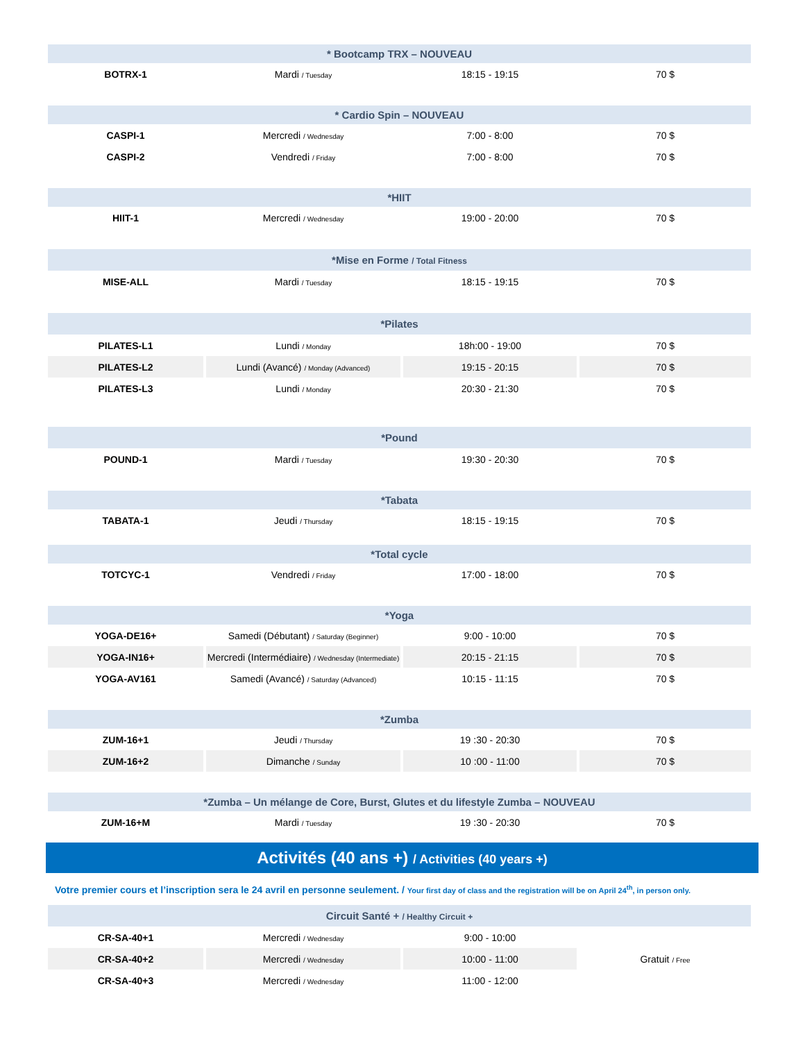| * Bootcamp TRX – NOUVEAU | | | |
| --- | --- | --- | --- |
| BOTRX-1 | Mardi / Tuesday | 18:15 - 19:15 | 70 $ |
| * Cardio Spin – NOUVEAU | | | |
| CASPI-1 | Mercredi / Wednesday | 7:00 - 8:00 | 70 $ |
| CASPI-2 | Vendredi / Friday | 7:00 - 8:00 | 70 $ |
| *HIIT | | | |
| HIIT-1 | Mercredi / Wednesday | 19:00 - 20:00 | 70 $ |
| *Mise en Forme / Total Fitness | | | |
| MISE-ALL | Mardi / Tuesday | 18:15 - 19:15 | 70 $ |
| *Pilates | | | |
| PILATES-L1 | Lundi / Monday | 18h:00 - 19:00 | 70 $ |
| PILATES-L2 | Lundi (Avancé) / Monday (Advanced) | 19:15 - 20:15 | 70 $ |
| PILATES-L3 | Lundi / Monday | 20:30 - 21:30 | 70 $ |
| *Pound | | | |
| POUND-1 | Mardi / Tuesday | 19:30 - 20:30 | 70 $ |
| *Tabata | | | |
| TABATA-1 | Jeudi / Thursday | 18:15 - 19:15 | 70 $ |
| *Total cycle | | | |
| TOTCYC-1 | Vendredi / Friday | 17:00 - 18:00 | 70 $ |
| *Yoga | | | |
| YOGA-DE16+ | Samedi (Débutant) / Saturday (Beginner) | 9:00 - 10:00 | 70 $ |
| YOGA-IN16+ | Mercredi (Intermédiaire) / Wednesday (Intermediate) | 20:15 - 21:15 | 70 $ |
| YOGA-AV161 | Samedi (Avancé) / Saturday (Advanced) | 10:15 - 11:15 | 70 $ |
| *Zumba | | | |
| ZUM-16+1 | Jeudi / Thursday | 19 :30 - 20:30 | 70 $ |
| ZUM-16+2 | Dimanche / Sunday | 10 :00 - 11:00 | 70 $ |
| *Zumba – Un mélange de Core, Burst, Glutes et du lifestyle Zumba – NOUVEAU | | | |
| ZUM-16+M | Mardi / Tuesday | 19 :30 - 20:30 | 70 $ |
Activités (40 ans +) / Activities (40 years +)
Votre premier cours et l’inscription sera le 24 avril en personne seulement. / Your first day of class and the registration will be on April 24<sup>th</sup>, in person only.
| Circuit Santé + / Healthy Circuit + | | | |
| --- | --- | --- | --- |
| CR-SA-40+1 | Mercredi / Wednesday | 9:00 - 10:00 | Gratuit / Free |
| CR-SA-40+2 | Mercredi / Wednesday | 10:00 - 11:00 | |
| CR-SA-40+3 | Mercredi / Wednesday | 11:00 - 12:00 | |